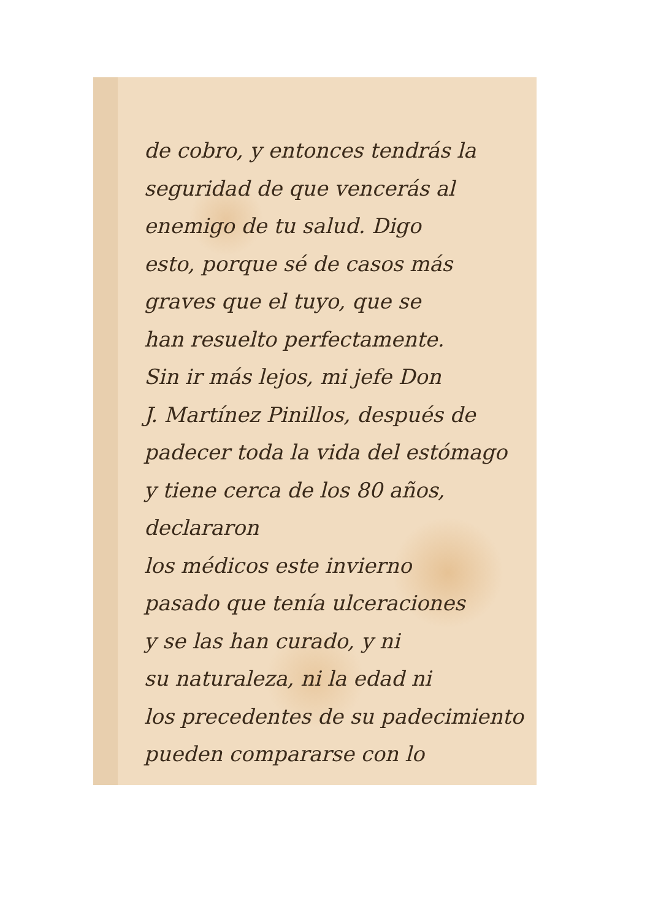de cobro, y entonces tendrás la
seguridad de que vencerás al
enemigo de tu salud. Digo
esto, porque sé de casos más
graves que el tuyo, que se
han resuelto perfectamente.
Sin ir más lejos, mi jefe Don
J. Martínez Pinillos, después de
padecer toda la vida del estómago
y tiene cerca de los 80 años, declararon
los médicos este invierno
pasado que tenía ulceraciones
y se las han curado, y ni
su naturaleza, ni la edad ni
los precedentes de su padecimiento
pueden compararse con lo